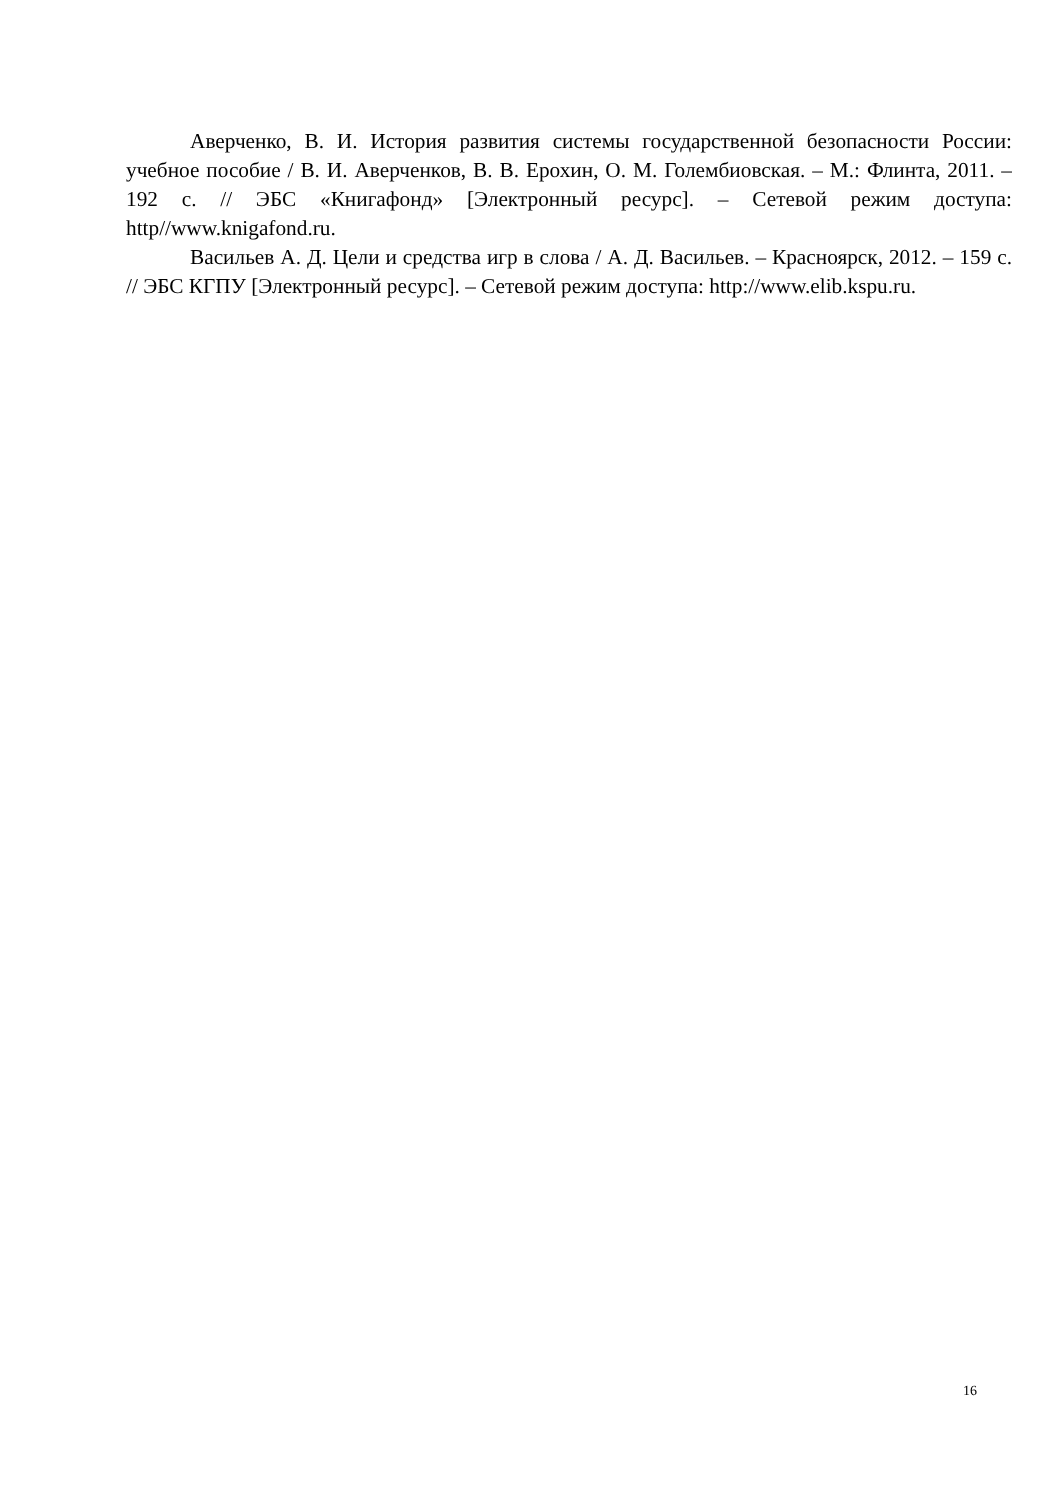Аверченко, В. И. История развития системы государственной безопасности России: учебное пособие / В. И. Аверченков, В. В. Ерохин, О. М. Голембиовская. – М.: Флинта, 2011. – 192 с. // ЭБС «Книгафонд» [Электронный ресурс]. – Сетевой режим доступа: http//www.knigafond.ru.
Васильев А. Д. Цели и средства игр в слова / А. Д. Васильев. – Красноярск, 2012. – 159 с. // ЭБС КГПУ [Электронный ресурс]. – Сетевой режим доступа: http://www.elib.kspu.ru.
16